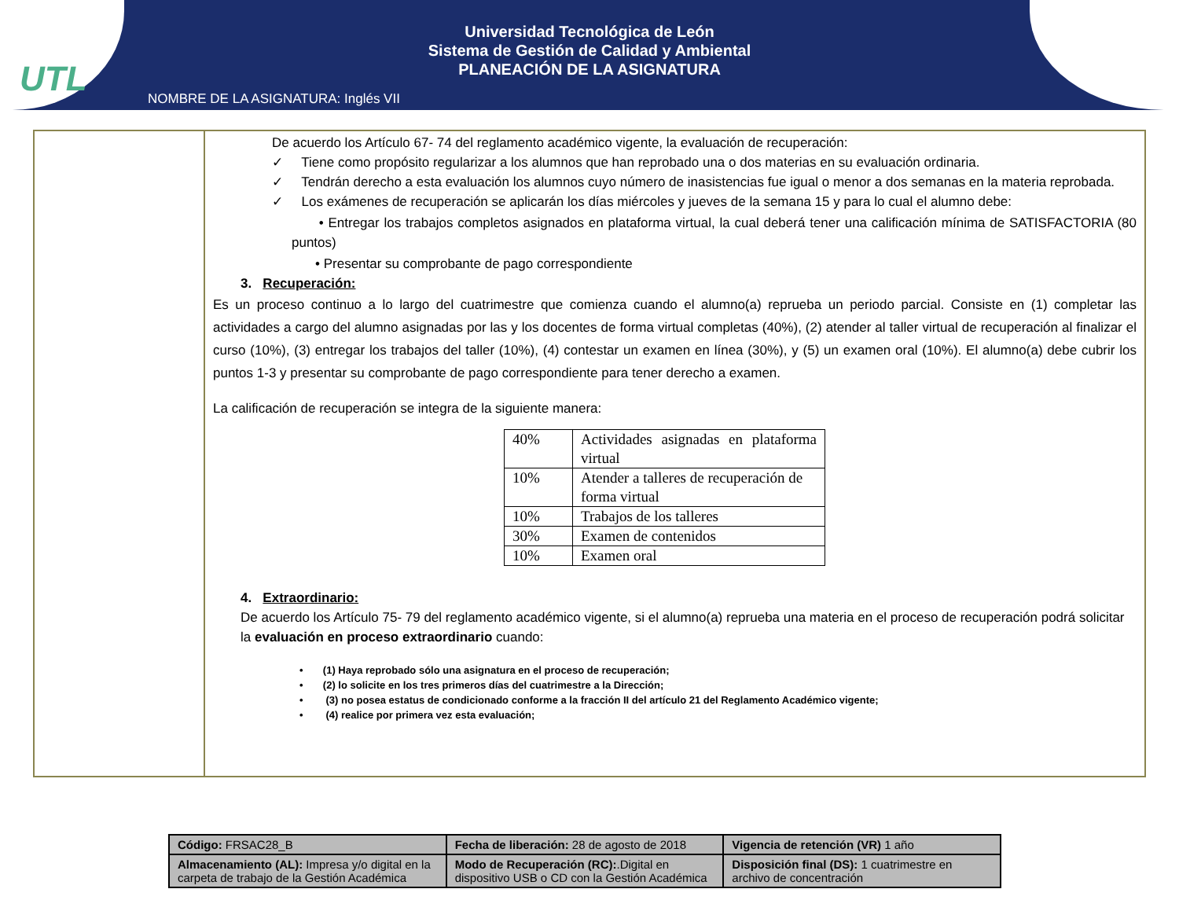UTL
Universidad Tecnológica de León
Sistema de Gestión de Calidad y Ambiental
PLANEACIÓN DE LA ASIGNATURA
NOMBRE DE LA ASIGNATURA: Inglés VII
De acuerdo los Artículo 67- 74 del reglamento académico vigente, la evaluación de recuperación:
✓ Tiene como propósito regularizar a los alumnos que han reprobado una o dos materias en su evaluación ordinaria.
✓ Tendrán derecho a esta evaluación los alumnos cuyo número de inasistencias fue igual o menor a dos semanas en la materia reprobada.
✓ Los exámenes de recuperación se aplicarán los días miércoles y jueves de la semana 15 y para lo cual el alumno debe:
• Entregar los trabajos completos asignados en plataforma virtual, la cual deberá tener una calificación mínima de SATISFACTORIA (80 puntos)
• Presentar su comprobante de pago correspondiente
3. Recuperación:
Es un proceso continuo a lo largo del cuatrimestre que comienza cuando el alumno(a) reprueba un periodo parcial. Consiste en (1) completar las actividades a cargo del alumno asignadas por las y los docentes de forma virtual completas (40%), (2) atender al taller virtual de recuperación al finalizar el curso (10%), (3) entregar los trabajos del taller (10%), (4) contestar un examen en línea (30%), y (5) un examen oral (10%). El alumno(a) debe cubrir los puntos 1-3 y presentar su comprobante de pago correspondiente para tener derecho a examen.
La calificación de recuperación se integra de la siguiente manera:
| 40% | Actividades asignadas en plataforma virtual |
| 10% | Atender a talleres de recuperación de forma virtual |
| 10% | Trabajos de los talleres |
| 30% | Examen de contenidos |
| 10% | Examen oral |
4. Extraordinario:
De acuerdo los Artículo 75- 79 del reglamento académico vigente, si el alumno(a) reprueba una materia en el proceso de recuperación podrá solicitar la evaluación en proceso extraordinario cuando:
• (1) Haya reprobado sólo una asignatura en el proceso de recuperación;
• (2) lo solicite en los tres primeros días del cuatrimestre a la Dirección;
• (3) no posea estatus de condicionado conforme a la fracción II del artículo 21 del Reglamento Académico vigente;
• (4) realice por primera vez esta evaluación;
| Código: FRSAC28_B | Fecha de liberación: 28 de agosto de 2018 | Vigencia de retención (VR) 1 año |
| Almacenamiento (AL): Impresa y/o digital en la carpeta de trabajo de la Gestión Académica | Modo de Recuperación (RC): .Digital en dispositivo USB o CD con la Gestión Académica | Disposición final (DS): 1 cuatrimestre en archivo de concentración |